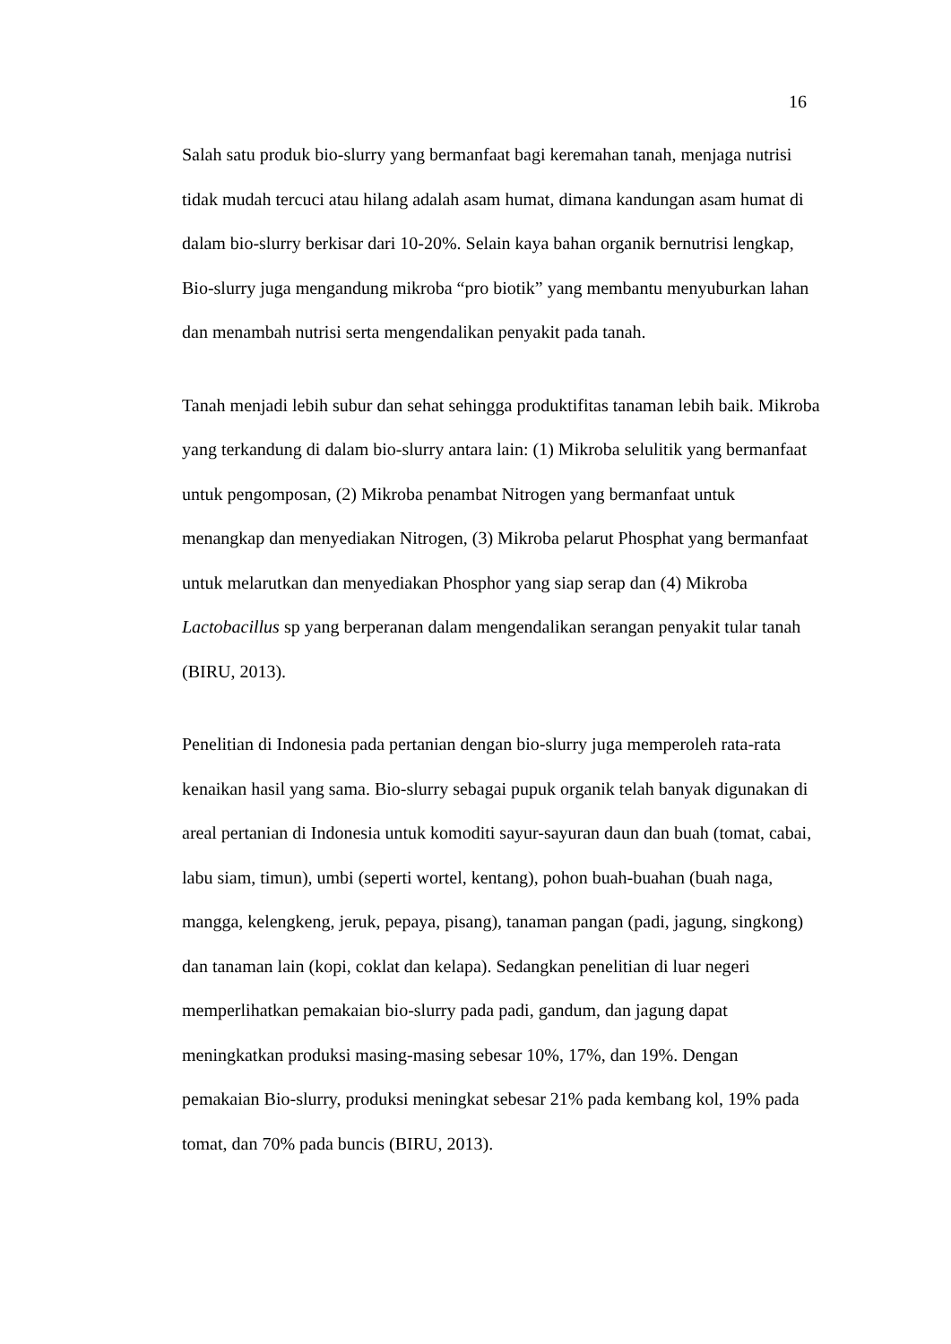16
Salah satu produk bio-slurry yang bermanfaat bagi keremahan tanah, menjaga nutrisi tidak mudah tercuci atau hilang adalah asam humat, dimana kandungan asam humat di dalam bio-slurry berkisar dari 10-20%. Selain kaya bahan organik bernutrisi lengkap, Bio-slurry juga mengandung mikroba “pro biotik” yang membantu menyuburkan lahan dan menambah nutrisi serta mengendalikan penyakit pada tanah.
Tanah menjadi lebih subur dan sehat sehingga produktifitas tanaman lebih baik. Mikroba yang terkandung di dalam bio-slurry antara lain: (1) Mikroba selulitik yang bermanfaat untuk pengomposan, (2) Mikroba penambat Nitrogen yang bermanfaat untuk menangkap dan menyediakan Nitrogen, (3) Mikroba pelarut Phosphat yang bermanfaat untuk melarutkan dan menyediakan Phosphor yang siap serap dan (4) Mikroba Lactobacillus sp yang berperanan dalam mengendalikan serangan penyakit tular tanah (BIRU, 2013).
Penelitian di Indonesia pada pertanian dengan bio-slurry juga memperoleh rata-rata kenaikan hasil yang sama. Bio-slurry sebagai pupuk organik telah banyak digunakan di areal pertanian di Indonesia untuk komoditi sayur-sayuran daun dan buah (tomat, cabai, labu siam, timun), umbi (seperti wortel, kentang), pohon buah-buahan (buah naga, mangga, kelengkeng, jeruk, pepaya, pisang), tanaman pangan (padi, jagung, singkong) dan tanaman lain (kopi, coklat dan kelapa). Sedangkan penelitian di luar negeri memperlihatkan pemakaian bio-slurry pada padi, gandum, dan jagung dapat meningkatkan produksi masing-masing sebesar 10%, 17%, dan 19%. Dengan pemakaian Bio-slurry, produksi meningkat sebesar 21% pada kembang kol, 19% pada tomat, dan 70% pada buncis (BIRU, 2013).